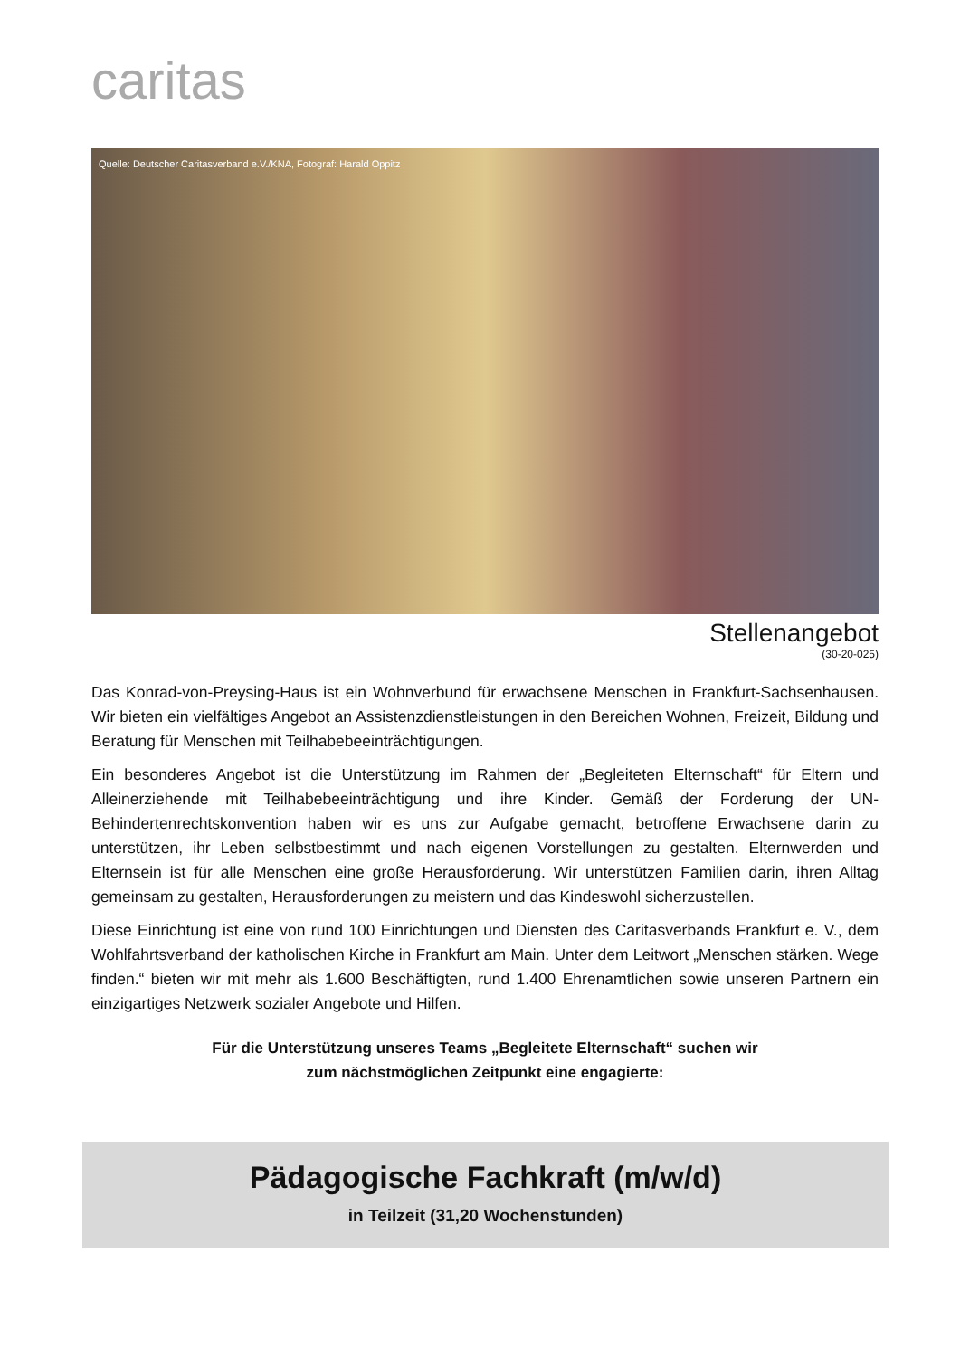caritas
Quelle: Deutscher Caritasverband e.V./KNA, Fotograf: Harald Oppitz
Stellenangebot
(30-20-025)
Das Konrad-von-Preysing-Haus ist ein Wohnverbund für erwachsene Menschen in Frankfurt-Sachsenhausen. Wir bieten ein vielfältiges Angebot an Assistenzdienstleistungen in den Bereichen Wohnen, Freizeit, Bildung und Beratung für Menschen mit Teilhabebeeinträchtigungen.
Ein besonderes Angebot ist die Unterstützung im Rahmen der „Begleiteten Elternschaft“ für Eltern und Alleinerziehende mit Teilhabebeeinträchtigung und ihre Kinder. Gemäß der Forderung der UN-Behindertenrechtskonvention haben wir es uns zur Aufgabe gemacht, betroffene Erwachsene darin zu unterstützen, ihr Leben selbstbestimmt und nach eigenen Vorstellungen zu gestalten. Elternwerden und Elternsein ist für alle Menschen eine große Herausforderung. Wir unterstützen Familien darin, ihren Alltag gemeinsam zu gestalten, Herausforderungen zu meistern und das Kindeswohl sicherzustellen.
Diese Einrichtung ist eine von rund 100 Einrichtungen und Diensten des Caritasverbands Frankfurt e. V., dem Wohlfahrtsverband der katholischen Kirche in Frankfurt am Main. Unter dem Leitwort „Menschen stärken. Wege finden.“ bieten wir mit mehr als 1.600 Beschäftigten, rund 1.400 Ehrenamtlichen sowie unseren Partnern ein einzigartiges Netzwerk sozialer Angebote und Hilfen.
Für die Unterstützung unseres Teams „Begleitete Elternschaft“ suchen wir
zum nächstmöglichen Zeitpunkt eine engagierte:
Pädagogische Fachkraft (m/w/d)
in Teilzeit (31,20 Wochenstunden)